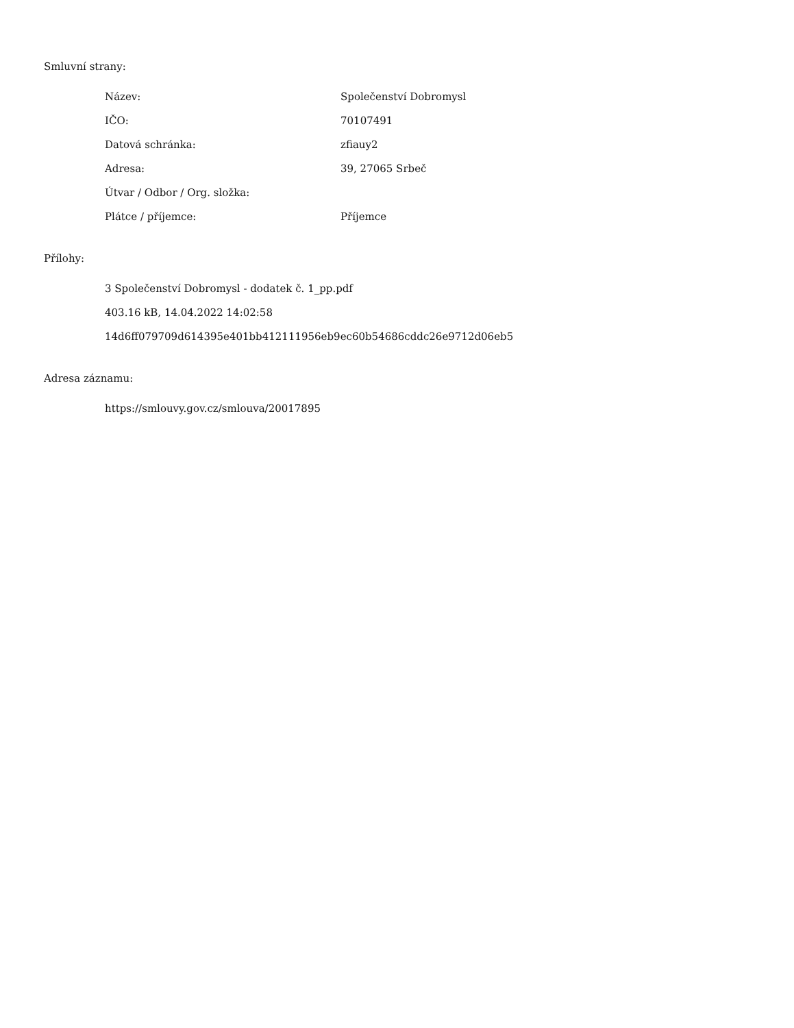Smluvní strany:
| Název: | Společenství Dobromysl |
| IČO: | 70107491 |
| Datová schránka: | zfiauy2 |
| Adresa: | 39, 27065 Srbeč |
| Útvar / Odbor / Org. složka: | |
| Plátce / příjemce: | Příjemce |
Přílohy:
3 Společenství Dobromysl - dodatek č. 1_pp.pdf
403.16 kB, 14.04.2022 14:02:58
14d6ff079709d614395e401bb412111956eb9ec60b54686cddc26e9712d06eb5
Adresa záznamu:
https://smlouvy.gov.cz/smlouva/20017895